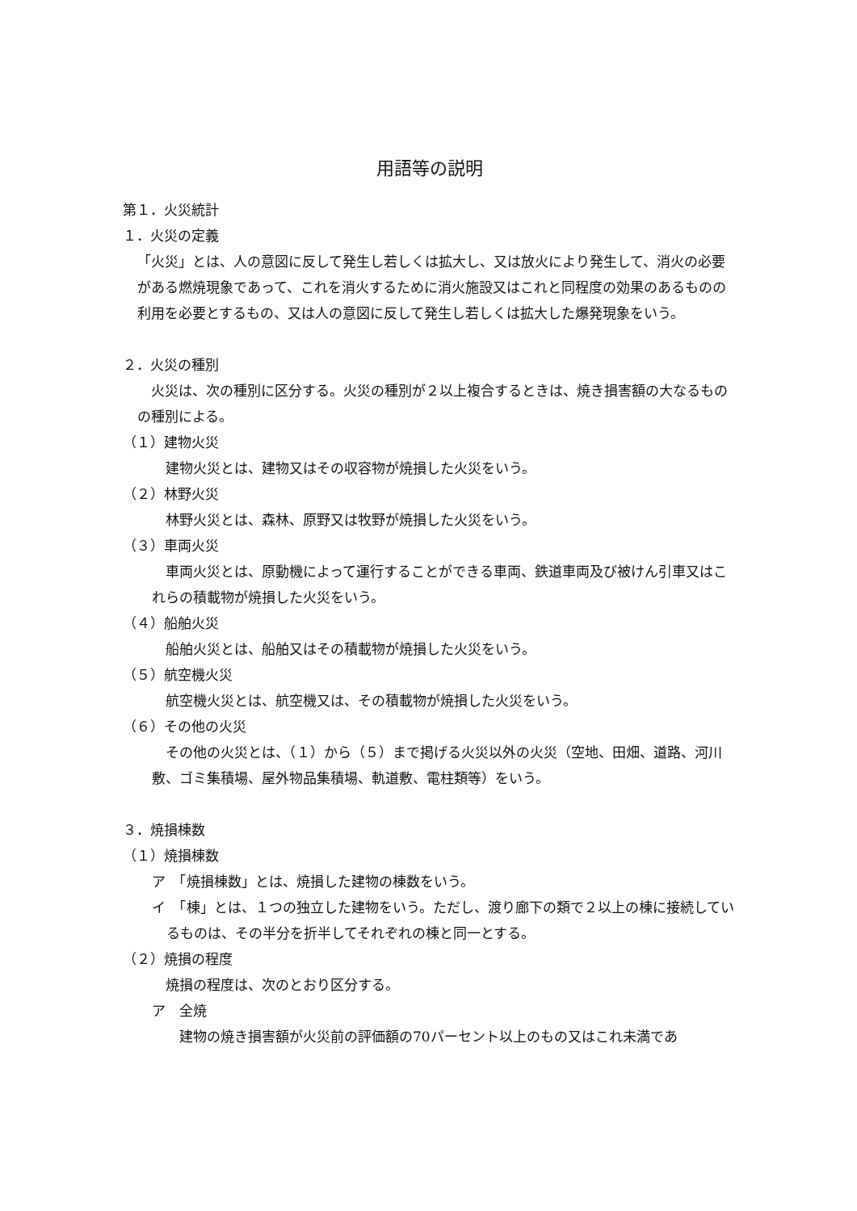用語等の説明
第１．火災統計
１．火災の定義
「火災」とは、人の意図に反して発生し若しくは拡大し、又は放火により発生して、消火の必要がある燃焼現象であって、これを消火するために消火施設又はこれと同程度の効果のあるものの利用を必要とするもの、又は人の意図に反して発生し若しくは拡大した爆発現象をいう。
２．火災の種別
　火災は、次の種別に区分する。火災の種別が２以上複合するときは、焼き損害額の大なるものの種別による。
（１）建物火災
　建物火災とは、建物又はその収容物が焼損した火災をいう。
（２）林野火災
　林野火災とは、森林、原野又は牧野が焼損した火災をいう。
（３）車両火災
　車両火災とは、原動機によって運行することができる車両、鉄道車両及び被けん引車又はこれらの積載物が焼損した火災をいう。
（４）船舶火災
　船舶火災とは、船舶又はその積載物が焼損した火災をいう。
（５）航空機火災
　航空機火災とは、航空機又は、その積載物が焼損した火災をいう。
（６）その他の火災
　その他の火災とは、（１）から（５）まで掲げる火災以外の火災（空地、田畑、道路、河川敷、ゴミ集積場、屋外物品集積場、軌道敷、電柱類等）をいう。
３．焼損棟数
（１）焼損棟数
ア　「焼損棟数」とは、焼損した建物の棟数をいう。
イ　「棟」とは、１つの独立した建物をいう。ただし、渡り廊下の類で２以上の棟に接続しているものは、その半分を折半してそれぞれの棟と同一とする。
（２）焼損の程度
　焼損の程度は、次のとおり区分する。
ア　全焼
　　建物の焼き損害額が火災前の評価額の70パーセント以上のもの又はこれ未満であ